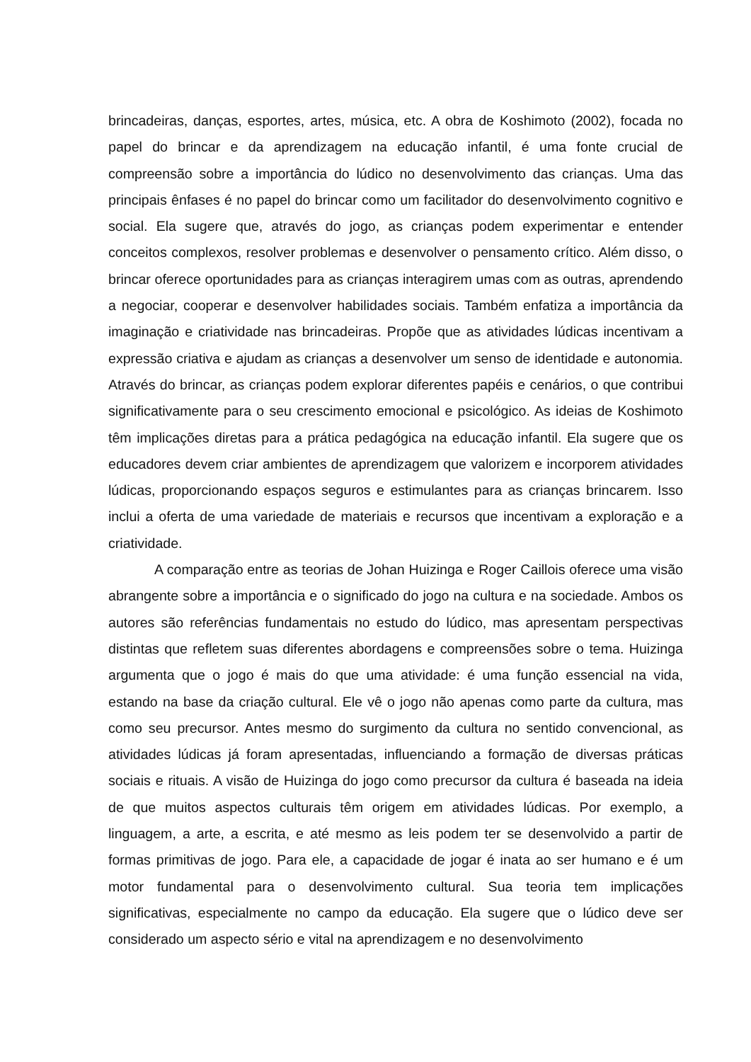brincadeiras, danças, esportes, artes, música, etc. A obra de Koshimoto (2002), focada no papel do brincar e da aprendizagem na educação infantil, é uma fonte crucial de compreensão sobre a importância do lúdico no desenvolvimento das crianças. Uma das principais ênfases é no papel do brincar como um facilitador do desenvolvimento cognitivo e social. Ela sugere que, através do jogo, as crianças podem experimentar e entender conceitos complexos, resolver problemas e desenvolver o pensamento crítico. Além disso, o brincar oferece oportunidades para as crianças interagirem umas com as outras, aprendendo a negociar, cooperar e desenvolver habilidades sociais. Também enfatiza a importância da imaginação e criatividade nas brincadeiras. Propõe que as atividades lúdicas incentivam a expressão criativa e ajudam as crianças a desenvolver um senso de identidade e autonomia. Através do brincar, as crianças podem explorar diferentes papéis e cenários, o que contribui significativamente para o seu crescimento emocional e psicológico. As ideias de Koshimoto têm implicações diretas para a prática pedagógica na educação infantil. Ela sugere que os educadores devem criar ambientes de aprendizagem que valorizem e incorporem atividades lúdicas, proporcionando espaços seguros e estimulantes para as crianças brincarem. Isso inclui a oferta de uma variedade de materiais e recursos que incentivam a exploração e a criatividade.
A comparação entre as teorias de Johan Huizinga e Roger Caillois oferece uma visão abrangente sobre a importância e o significado do jogo na cultura e na sociedade. Ambos os autores são referências fundamentais no estudo do lúdico, mas apresentam perspectivas distintas que refletem suas diferentes abordagens e compreensões sobre o tema. Huizinga argumenta que o jogo é mais do que uma atividade: é uma função essencial na vida, estando na base da criação cultural. Ele vê o jogo não apenas como parte da cultura, mas como seu precursor. Antes mesmo do surgimento da cultura no sentido convencional, as atividades lúdicas já foram apresentadas, influenciando a formação de diversas práticas sociais e rituais. A visão de Huizinga do jogo como precursor da cultura é baseada na ideia de que muitos aspectos culturais têm origem em atividades lúdicas. Por exemplo, a linguagem, a arte, a escrita, e até mesmo as leis podem ter se desenvolvido a partir de formas primitivas de jogo. Para ele, a capacidade de jogar é inata ao ser humano e é um motor fundamental para o desenvolvimento cultural. Sua teoria tem implicações significativas, especialmente no campo da educação. Ela sugere que o lúdico deve ser considerado um aspecto sério e vital na aprendizagem e no desenvolvimento